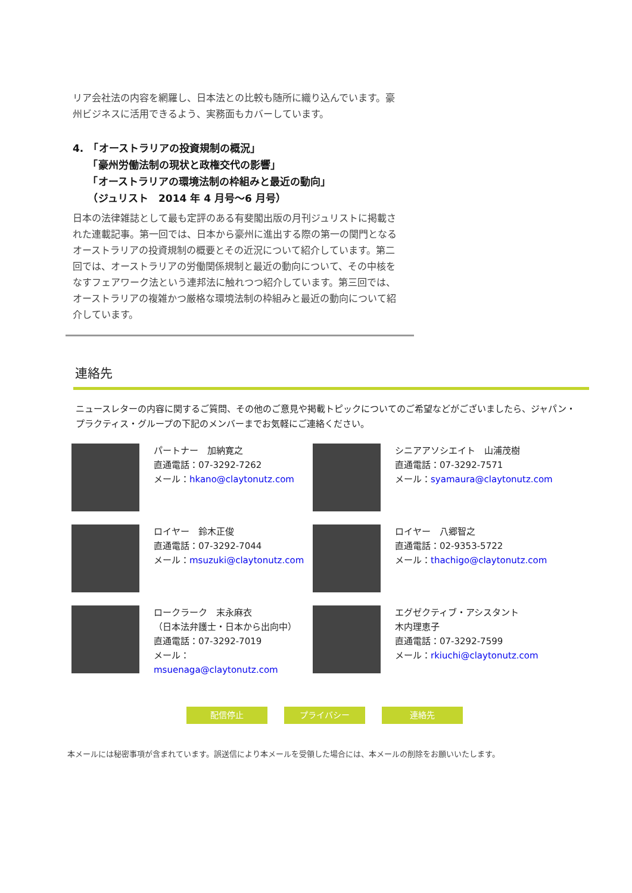リア会社法の内容を網羅し、日本法との比較も随所に織り込んでいます。豪州ビジネスに活用できるよう、実務面もカバーしています。
4.　「オーストラリアの投資規制の概況」
　　「豪州労働法制の現状と政権交代の影響」
　　「オーストラリアの環境法制の枠組みと最近の動向」
　　（ジュリスト　2014 年 4 月号〜6 月号）
日本の法律雑誌として最も定評のある有斐閣出版の月刊ジュリストに掲載された連載記事。第一回では、日本から豪州に進出する際の第一の関門となるオーストラリアの投資規制の概要とその近況について紹介しています。第二回では、オーストラリアの労働関係規制と最近の動向について、その中核をなすフェアワーク法という連邦法に触れつつ紹介しています。第三回では、オーストラリアの複雑かつ厳格な環境法制の枠組みと最近の動向について紹介しています。
連絡先
ニュースレターの内容に関するご質問、その他のご意見や掲載トピックについてのご希望などがございましたら、ジャパン・プラクティス・グループの下記のメンバーまでお気軽にご連絡ください。
パートナー　加納寛之
直通電話：07-3292-7262
メール：hkano@claytonutz.com
シニアアソシエイト　山浦茂樹
直通電話：07-3292-7571
メール：syamaura@claytonutz.com
ロイヤー　鈴木正俊
直通電話：07-3292-7044
メール：msuzuki@claytonutz.com
ロイヤー　八郷智之
直通電話：02-9353-5722
メール：thachigo@claytonutz.com
ロークラーク　末永麻衣
（日本法弁護士・日本から出向中）
直通電話：07-3292-7019
メール：
msuenaga@claytonutz.com
エグゼクティブ・アシスタント
木内理恵子
直通電話：07-3292-7599
メール：rkiuchi@claytonutz.com
配信停止 プライバシー 連絡先
本メールには秘密事項が含まれています。誤送信により本メールを受領した場合には、本メールの削除をお願いいたします。